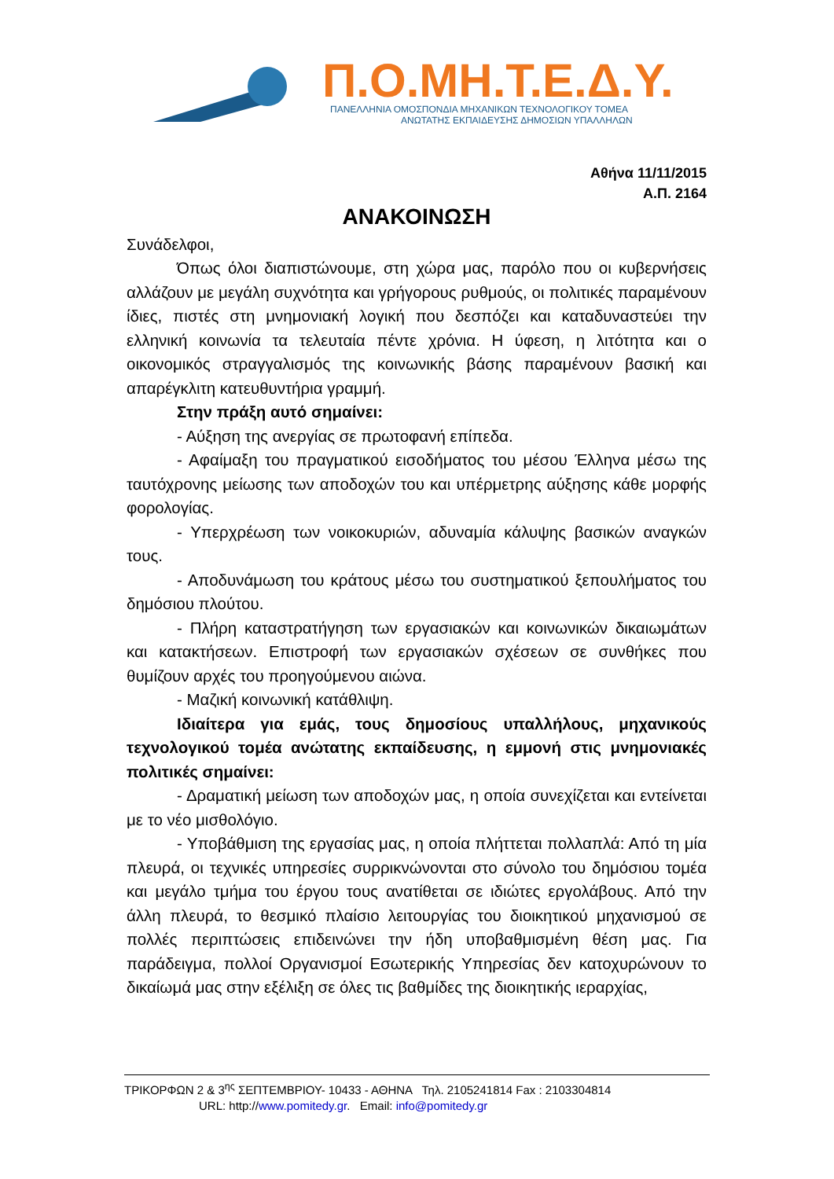Π.Ο.ΜΗ.Τ.Ε.Δ.Υ.
ΠΑΝΕΛΛΗΝΙΑ ΟΜΟΣΠΟΝΔΙΑ ΜΗΧΑΝΙΚΩΝ ΤΕΧΝΟΛΟΓΙΚΟΥ ΤΟΜΕΑ
ΑΝΩΤΑΤΗΣ ΕΚΠΑΙΔΕΥΣΗΣ ΔΗΜΟΣΙΩΝ ΥΠΑΛΛΗΛΩΝ
Αθήνα 11/11/2015
Α.Π. 2164
ΑΝΑΚΟΙΝΩΣΗ
Συνάδελφοι,
Όπως όλοι διαπιστώνουμε, στη χώρα μας, παρόλο που οι κυβερνήσεις αλλάζουν με μεγάλη συχνότητα και γρήγορους ρυθμούς, οι πολιτικές παραμένουν ίδιες, πιστές στη μνημονιακή λογική που δεσπόζει και καταδυναστεύει την ελληνική κοινωνία τα τελευταία πέντε χρόνια. Η ύφεση, η λιτότητα και ο οικονομικός στραγγαλισμός της κοινωνικής βάσης παραμένουν βασική και απαρέγκλιτη κατευθυντήρια γραμμή.
Στην πράξη αυτό σημαίνει:
- Αύξηση της ανεργίας σε πρωτοφανή επίπεδα.
- Αφαίμαξη του πραγματικού εισοδήματος του μέσου Έλληνα μέσω της ταυτόχρονης μείωσης των αποδοχών του και υπέρμετρης αύξησης κάθε μορφής φορολογίας.
- Υπερχρέωση των νοικοκυριών, αδυναμία κάλυψης βασικών αναγκών τους.
- Αποδυνάμωση του κράτους μέσω του συστηματικού ξεπουλήματος του δημόσιου πλούτου.
- Πλήρη καταστρατήγηση των εργασιακών και κοινωνικών δικαιωμάτων και κατακτήσεων. Επιστροφή των εργασιακών σχέσεων σε συνθήκες που θυμίζουν αρχές του προηγούμενου αιώνα.
- Μαζική κοινωνική κατάθλιψη.
Ιδιαίτερα για εμάς, τους δημοσίους υπαλλήλους, μηχανικούς τεχνολογικού τομέα ανώτατης εκπαίδευσης, η εμμονή στις μνημονιακές πολιτικές σημαίνει:
- Δραματική μείωση των αποδοχών μας, η οποία συνεχίζεται και εντείνεται με το νέο μισθολόγιο.
- Υποβάθμιση της εργασίας μας, η οποία πλήττεται πολλαπλά: Από τη μία πλευρά, οι τεχνικές υπηρεσίες συρρικνώνονται στο σύνολο του δημόσιου τομέα και μεγάλο τμήμα του έργου τους ανατίθεται σε ιδιώτες εργολάβους. Από την άλλη πλευρά, το θεσμικό πλαίσιο λειτουργίας του διοικητικού μηχανισμού σε πολλές περιπτώσεις επιδεινώνει την ήδη υποβαθμισμένη θέση μας. Για παράδειγμα, πολλοί Οργανισμοί Εσωτερικής Υπηρεσίας δεν κατοχυρώνουν το δικαίωμά μας στην εξέλιξη σε όλες τις βαθμίδες της διοικητικής ιεραρχίας,
ΤΡΙΚΟΡΦΩΝ 2 & 3<sup>ης</sup> ΣΕΠΤΕΜΒΡΙΟΥ- 10433 - ΑΘΗΝΑ Τηλ. 2105241814 Fax : 2103304814
URL: http://www.pomitedy.gr. Email: info@pomitedy.gr